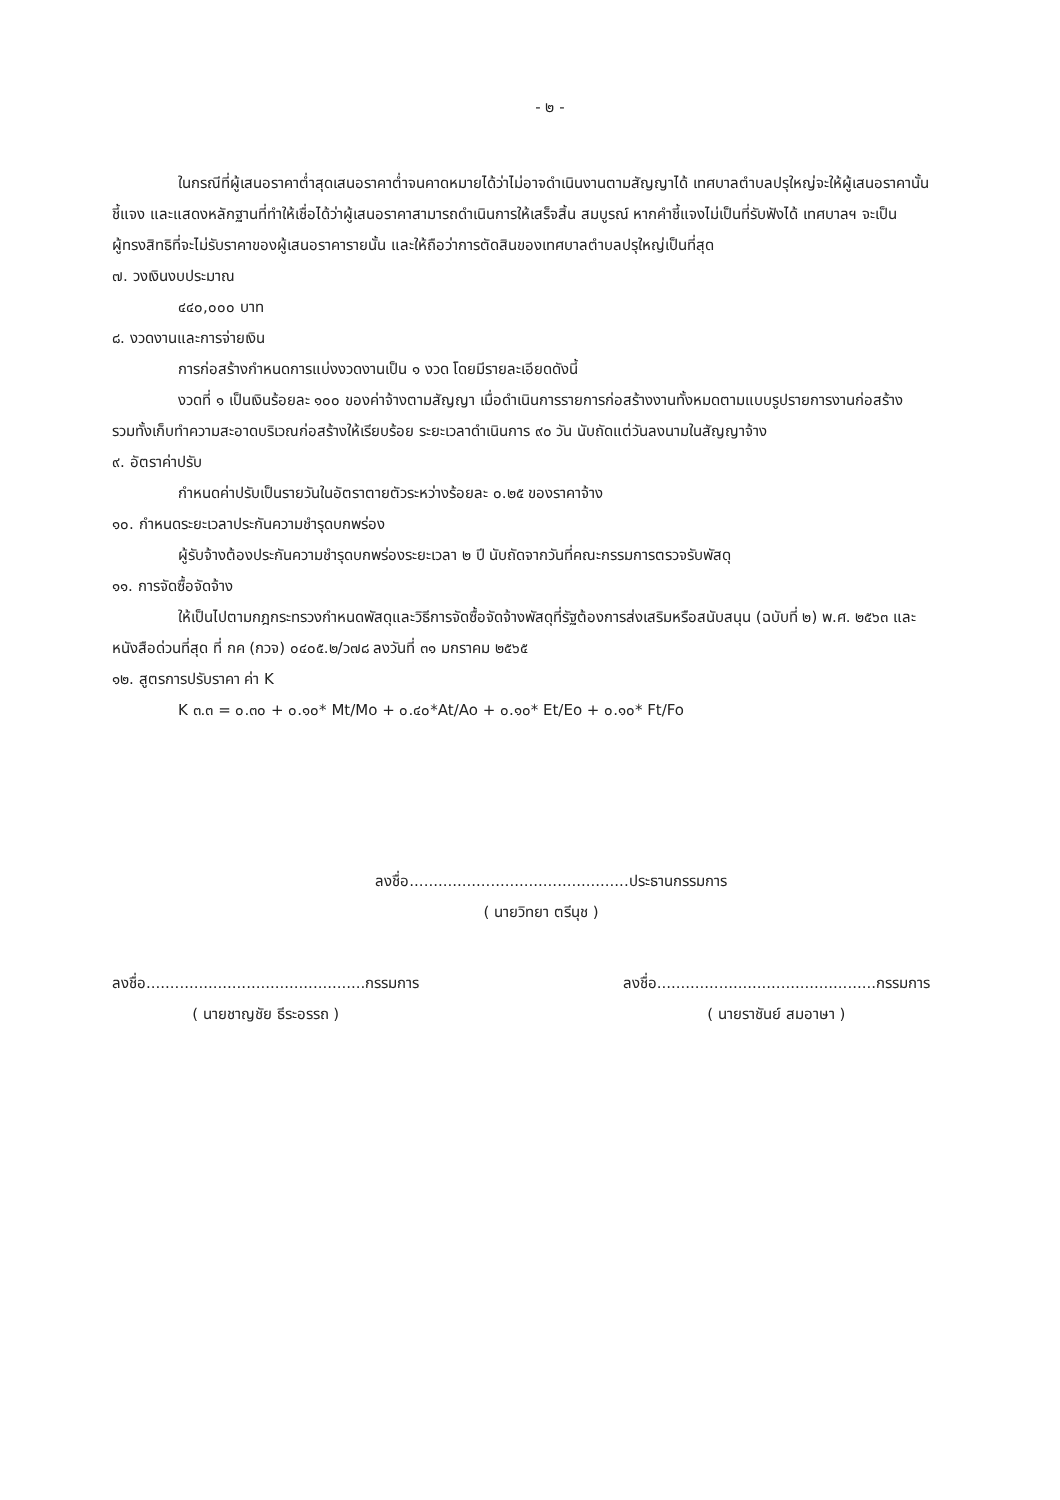- ๒ -
ในกรณีที่ผู้เสนอราคาต่ำสุดเสนอราคาต่ำจนคาดหมายได้ว่าไม่อาจดำเนินงานตามสัญญาได้ เทศบาลตำบลปรุใหญ่จะให้ผู้เสนอราคานั้นชี้แจง และแสดงหลักฐานที่ทำให้เชื่อได้ว่าผู้เสนอราคาสามารถดำเนินการให้เสร็จสิ้น สมบูรณ์ หากคำชี้แจงไม่เป็นที่รับฟังได้ เทศบาลฯ จะเป็นผู้ทรงสิทธิที่จะไม่รับราคาของผู้เสนอราคารายนั้น และให้ถือว่าการตัดสินของเทศบาลตำบลปรุใหญ่เป็นที่สุด
๗. วงเงินงบประมาณ
๔๔๐,๐๐๐ บาท
๘. งวดงานและการจ่ายเงิน
การก่อสร้างกำหนดการแบ่งงวดงานเป็น ๑ งวด โดยมีรายละเอียดดังนี้
งวดที่ ๑ เป็นเงินร้อยละ ๑๐๐ ของค่าจ้างตามสัญญา เมื่อดำเนินการรายการก่อสร้างงานทั้งหมดตามแบบรูปรายการงานก่อสร้าง รวมทั้งเก็บทำความสะอาดบริเวณก่อสร้างให้เรียบร้อย ระยะเวลาดำเนินการ ๙๐ วัน นับถัดแต่วันลงนามในสัญญาจ้าง
๙. อัตราค่าปรับ
กำหนดค่าปรับเป็นรายวันในอัตราตายตัวระหว่างร้อยละ ๐.๒๕ ของราคาจ้าง
๑๐. กำหนดระยะเวลาประกันความชำรุดบกพร่อง
ผู้รับจ้างต้องประกันความชำรุดบกพร่องระยะเวลา ๒ ปี นับถัดจากวันที่คณะกรรมการตรวจรับพัสดุ
๑๑. การจัดซื้อจัดจ้าง
ให้เป็นไปตามกฎกระทรวงกำหนดพัสดุและวิธีการจัดซื้อจัดจ้างพัสดุที่รัฐต้องการส่งเสริมหรือสนับสนุน (ฉบับที่ ๒) พ.ศ. ๒๕๖๓ และหนังสือด่วนที่สุด ที่ กค (กวจ) ๐๔๐๕.๒/ว๗๘ ลงวันที่ ๓๑ มกราคม ๒๕๖๕
๑๒. สูตรการปรับราคา ค่า K
K ๓.๓ = ๐.๓๐ + ๐.๑๐* Mt/Mo + ๐.๔๐*At/Ao + ๐.๑๐* Et/Eo + ๐.๑๐* Ft/Fo
ลงชื่อ..............................................ประธานกรรมการ
( นายวิทยา ตรีนุช )
ลงชื่อ..............................................กรรมการ
( นายชาญชัย ธีระอรรถ )
ลงชื่อ..............................................กรรมการ
( นายราชันย์ สมอาษา )